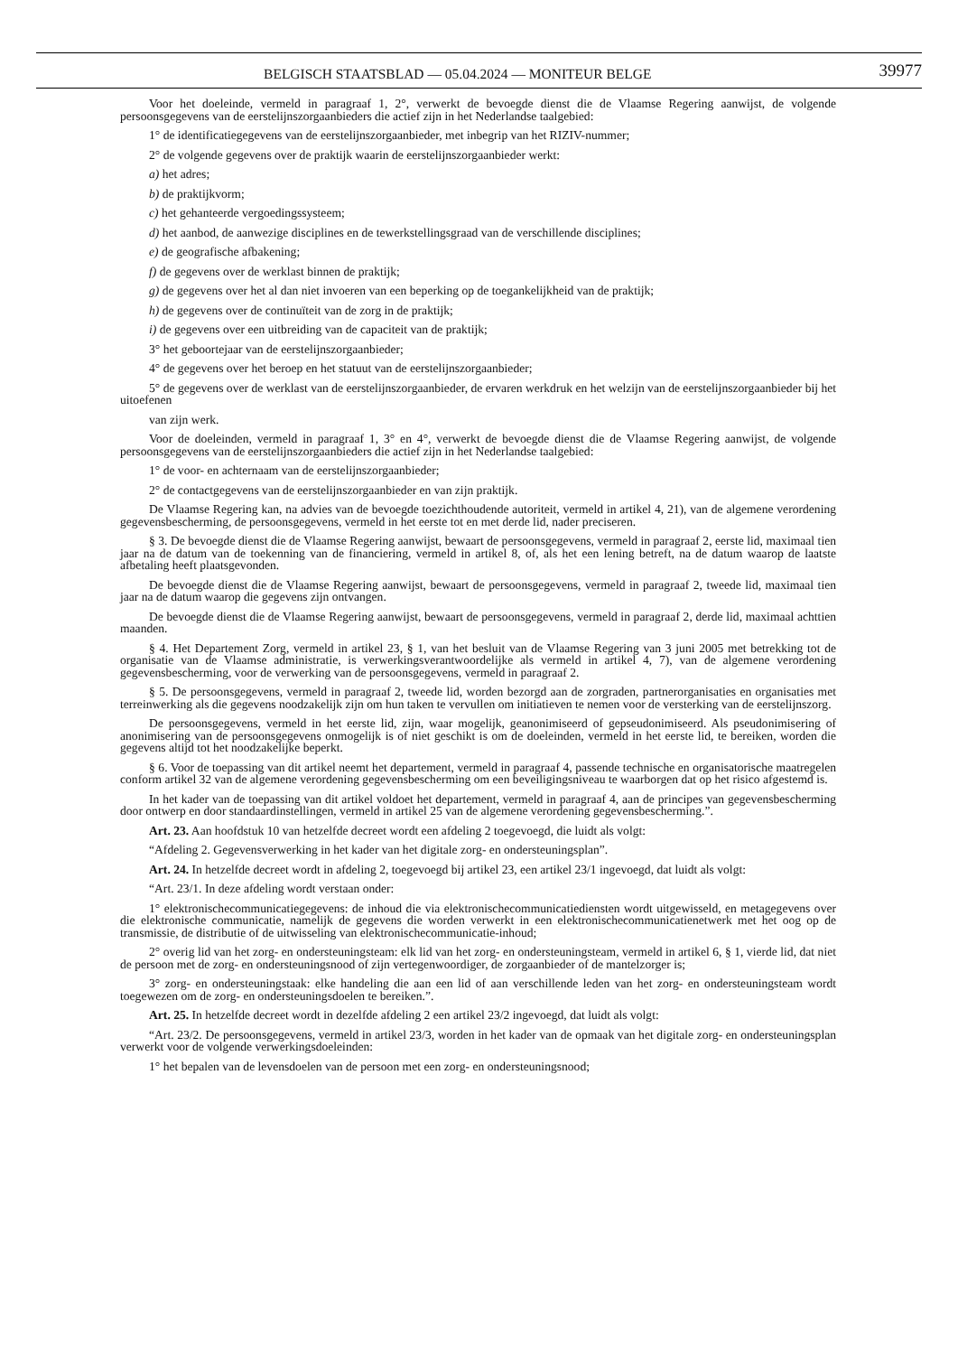BELGISCH STAATSBLAD — 05.04.2024 — MONITEUR BELGE
39977
Voor het doeleinde, vermeld in paragraaf 1, 2°, verwerkt de bevoegde dienst die de Vlaamse Regering aanwijst, de volgende persoonsgegevens van de eerstelijnszorgaanbieders die actief zijn in het Nederlandse taalgebied:
1° de identificatiegegevens van de eerstelijnszorgaanbieder, met inbegrip van het RIZIV-nummer;
2° de volgende gegevens over de praktijk waarin de eerstelijnszorgaanbieder werkt:
a) het adres;
b) de praktijkvorm;
c) het gehanteerde vergoedingssysteem;
d) het aanbod, de aanwezige disciplines en de tewerkstellingsgraad van de verschillende disciplines;
e) de geografische afbakening;
f) de gegevens over de werklast binnen de praktijk;
g) de gegevens over het al dan niet invoeren van een beperking op de toegankelijkheid van de praktijk;
h) de gegevens over de continuïteit van de zorg in de praktijk;
i) de gegevens over een uitbreiding van de capaciteit van de praktijk;
3° het geboortejaar van de eerstelijnszorgaanbieder;
4° de gegevens over het beroep en het statuut van de eerstelijnszorgaanbieder;
5° de gegevens over de werklast van de eerstelijnszorgaanbieder, de ervaren werkdruk en het welzijn van de eerstelijnszorgaanbieder bij het uitoefenen
van zijn werk.
Voor de doeleinden, vermeld in paragraaf 1, 3° en 4°, verwerkt de bevoegde dienst die de Vlaamse Regering aanwijst, de volgende persoonsgegevens van de eerstelijnszorgaanbieders die actief zijn in het Nederlandse taalgebied:
1° de voor- en achternaam van de eerstelijnszorgaanbieder;
2° de contactgegevens van de eerstelijnszorgaanbieder en van zijn praktijk.
De Vlaamse Regering kan, na advies van de bevoegde toezichthoudende autoriteit, vermeld in artikel 4, 21), van de algemene verordening gegevensbescherming, de persoonsgegevens, vermeld in het eerste tot en met derde lid, nader preciseren.
§ 3. De bevoegde dienst die de Vlaamse Regering aanwijst, bewaart de persoonsgegevens, vermeld in paragraaf 2, eerste lid, maximaal tien jaar na de datum van de toekenning van de financiering, vermeld in artikel 8, of, als het een lening betreft, na de datum waarop de laatste afbetaling heeft plaatsgevonden.
De bevoegde dienst die de Vlaamse Regering aanwijst, bewaart de persoonsgegevens, vermeld in paragraaf 2, tweede lid, maximaal tien jaar na de datum waarop die gegevens zijn ontvangen.
De bevoegde dienst die de Vlaamse Regering aanwijst, bewaart de persoonsgegevens, vermeld in paragraaf 2, derde lid, maximaal achttien maanden.
§ 4. Het Departement Zorg, vermeld in artikel 23, § 1, van het besluit van de Vlaamse Regering van 3 juni 2005 met betrekking tot de organisatie van de Vlaamse administratie, is verwerkingsverantwoordelijke als vermeld in artikel 4, 7), van de algemene verordening gegevensbescherming, voor de verwerking van de persoonsgegevens, vermeld in paragraaf 2.
§ 5. De persoonsgegevens, vermeld in paragraaf 2, tweede lid, worden bezorgd aan de zorgraden, partnerorganisaties en organisaties met terreinwerking als die gegevens noodzakelijk zijn om hun taken te vervullen om initiatieven te nemen voor de versterking van de eerstelijnszorg.
De persoonsgegevens, vermeld in het eerste lid, zijn, waar mogelijk, geanonimiseerd of gepseudonimiseerd. Als pseudonimisering of anonimisering van de persoonsgegevens onmogelijk is of niet geschikt is om de doeleinden, vermeld in het eerste lid, te bereiken, worden die gegevens altijd tot het noodzakelijke beperkt.
§ 6. Voor de toepassing van dit artikel neemt het departement, vermeld in paragraaf 4, passende technische en organisatorische maatregelen conform artikel 32 van de algemene verordening gegevensbescherming om een beveiligingsniveau te waarborgen dat op het risico afgestemd is.
In het kader van de toepassing van dit artikel voldoet het departement, vermeld in paragraaf 4, aan de principes van gegevensbescherming door ontwerp en door standaardinstellingen, vermeld in artikel 25 van de algemene verordening gegevensbescherming.”.
Art. 23. Aan hoofdstuk 10 van hetzelfde decreet wordt een afdeling 2 toegevoegd, die luidt als volgt:
“Afdeling 2. Gegevensverwerking in het kader van het digitale zorg- en ondersteuningsplan”.
Art. 24. In hetzelfde decreet wordt in afdeling 2, toegevoegd bij artikel 23, een artikel 23/1 ingevoegd, dat luidt als volgt:
“Art. 23/1. In deze afdeling wordt verstaan onder:
1° elektronischecommunicatiegegevens: de inhoud die via elektronischecommunicatiediensten wordt uitgewisseld, en metagegevens over die elektronische communicatie, namelijk de gegevens die worden verwerkt in een elektronischecommunicatienetwerk met het oog op de transmissie, de distributie of de uitwisseling van elektronischecommunicatie-inhoud;
2° overig lid van het zorg- en ondersteuningsteam: elk lid van het zorg- en ondersteuningsteam, vermeld in artikel 6, § 1, vierde lid, dat niet de persoon met de zorg- en ondersteuningsnood of zijn vertegenwoordiger, de zorgaanbieder of de mantelzorger is;
3° zorg- en ondersteuningstaak: elke handeling die aan een lid of aan verschillende leden van het zorg- en ondersteuningsteam wordt toegewezen om de zorg- en ondersteuningsdoelen te bereiken.”.
Art. 25. In hetzelfde decreet wordt in dezelfde afdeling 2 een artikel 23/2 ingevoegd, dat luidt als volgt:
“Art. 23/2. De persoonsgegevens, vermeld in artikel 23/3, worden in het kader van de opmaak van het digitale zorg- en ondersteuningsplan verwerkt voor de volgende verwerkingsdoeleinden:
1° het bepalen van de levensdoelen van de persoon met een zorg- en ondersteuningsnood;